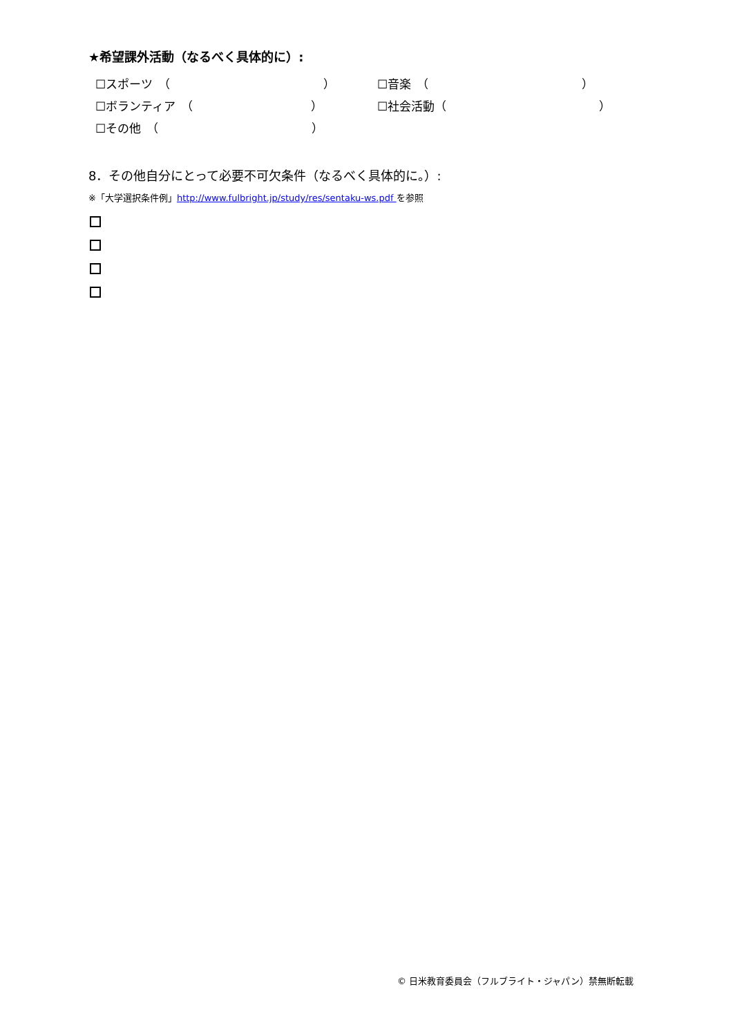★希望課外活動（なるべく具体的に）:
☐スポーツ　（　　　　　　　　　　　　　） ☐音楽　（　　　　　　　　　　　　　）
☐ボランティア　（　　　　　　　　　　） ☐社会活動（　　　　　　　　　　　　　）
☐その他　（　　　　　　　　　　　　　）
8．その他自分にとって必要不可欠条件（なるべく具体的に。）:
※「大学選択条件例」http://www.fulbright.jp/study/res/sentaku-ws.pdf を参照
© 日米教育委員会（フルブライト・ジャパン）禁無断転載